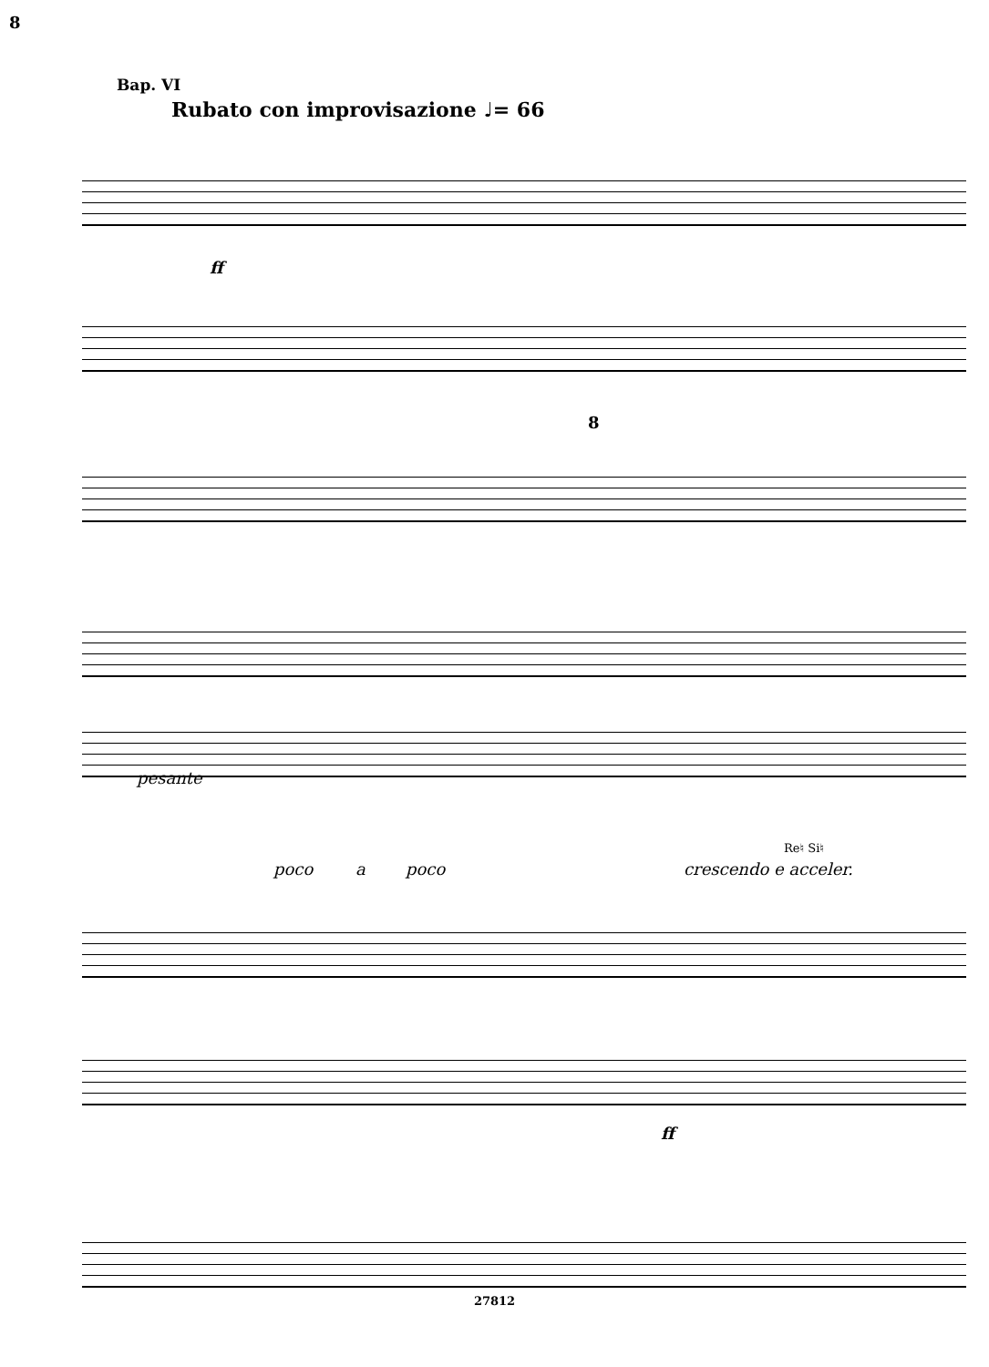8
Вар. VI
Rubato con improvisazione ♩= 66
ff
8
pesante
poco a poco
Re♮ Si♮
crescendo e acceler.
ff
27812